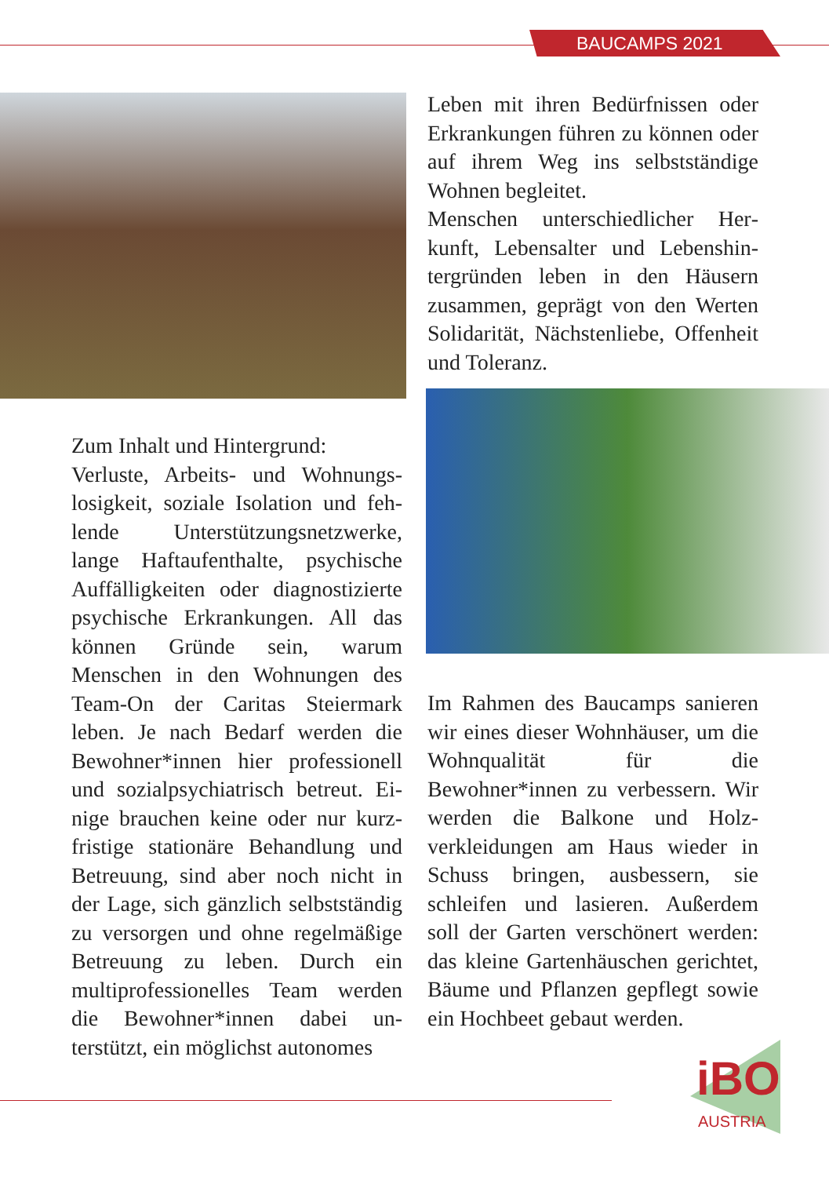BAUCAMPS 2021
Leben mit ihren Bedürfnissen oder Erkrankungen führen zu können oder auf ihrem Weg ins selbststän­dige Wohnen begleitet.
Menschen unterschiedlicher Her­kunft, Lebensalter und Lebenshin­tergründen leben in den Häusern zusammen, geprägt von den Wer­ten Solidarität, Nächstenliebe, Of­fenheit und Toleranz.
Zum Inhalt und Hintergrund:
Verluste, Arbeits- und Wohnungs­losigkeit, soziale Isolation und feh­lende Unterstützungsnetzwerke, lange Haftaufenthalte, psychische Auffälligkeiten oder diagnostizier­te psychische Erkrankungen. All das können Gründe sein, warum Menschen in den Wohnungen des Team-On der Caritas Steiermark leben. Je nach Bedarf werden die Bewohner*innen hier professionell und sozialpsychiatrisch betreut. Ei­nige brauchen keine oder nur kurz­fristige stationäre Behandlung und Betreuung, sind aber noch nicht in der Lage, sich gänzlich selbststän­dig zu versorgen und ohne regel­mäßige Betreuung zu leben. Durch ein multiprofessionelles Team wer­den die Bewohner*innen dabei un­terstützt, ein möglichst autonomes
Im Rahmen des Baucamps sanie­ren wir eines dieser Wohnhäu­ser, um die Wohnqualität für die Bewohner*innen zu verbessern. Wir werden die Balkone und Holz­verkleidungen am Haus wieder in Schuss bringen, ausbessern, sie schleifen und lasieren. Außerdem soll der Garten verschönert wer­den: das kleine Gartenhäuschen gerichtet, Bäume und Pflanzen ge­pflegt sowie ein Hochbeet gebaut werden.
iBO
AUSTRIA